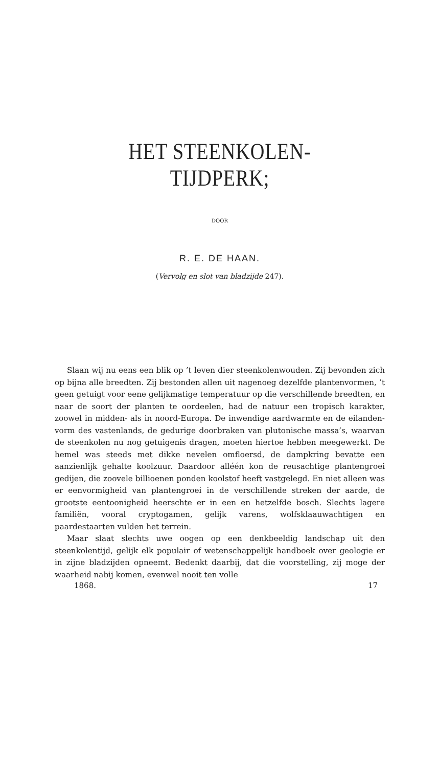HET STEENKOLEN-TIJDPERK;
DOOR
R. E. DE HAAN.
(Vervolg en slot van bladzijde 247).
Slaan wij nu eens een blik op ’t leven dier steenkolenwouden. Zij bevonden zich op bijna alle breedten. Zij bestonden allen uit nagenoeg dezelfde plantenvormen, ’t geen getuigt voor eene gelijkmatige temperatuur op die verschillende breedten, en naar de soort der planten te oordeelen, had de natuur een tropisch karakter, zoowel in midden- als in noord-Europa. De inwendige aardwarmte en de eilanden-vorm des vastenlands, de gedurige doorbraken van plutonische massa’s, waarvan de steenkolen nu nog getuigenis dragen, moeten hiertoe hebben meegewerkt. De hemel was steeds met dikke nevelen omfloersd, de dampkring bevatte een aanzienlijk gehalte koolzuur. Daardoor alléén kon de reusachtige plantengroei gedijen, die zoovele billioenen ponden koolstof heeft vastgelegd. En niet alleen was er eenvormigheid van plantengroei in de verschillende streken der aarde, de grootste eentoonigheid heerschte er in een en hetzelfde bosch. Slechts lagere familiën, vooral cryptogamen, gelijk varens, wolfsklaauwachtigen en paardestaarten vulden het terrein.
Maar slaat slechts uwe oogen op een denkbeeldig landschap uit den steenkolentijd, gelijk elk populair of wetenschappelijk handboek over geologie er in zijne bladzijden opneemt. Bedenkt daarbij, dat die voorstelling, zij moge der waarheid nabij komen, evenwel nooit ten volle
1868. 17